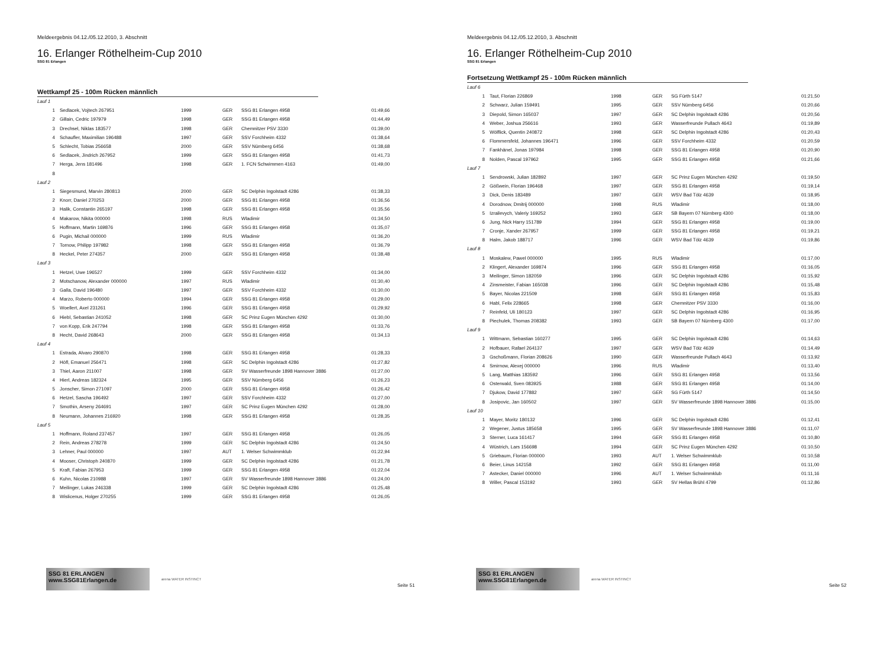Meldeergebnis 04.12./05.12.2010, 3. Abschnitt
16. Erlanger Röthelheim-Cup 2010
SSG 81 Erlangen
Wettkampf 25 - 100m Rücken männlich
| Lauf 1 | | | | | |
| 1 | Sedlacek, Vojtech 267951 | 1999 | GER | SSG 81 Erlangen 4958 | 01:49,66 |
| 2 | Gillain, Cedric 197979 | 1998 | GER | SSG 81 Erlangen 4958 | 01:44,49 |
| 3 | Drechsel, Niklas 183577 | 1998 | GER | Chemnitzer PSV 3330 | 01:39,00 |
| 4 | Schaufler, Maximilian 196488 | 1997 | GER | SSV Forchheim 4332 | 01:38,64 |
| 5 | Schlecht, Tobias 256658 | 2000 | GER | SSV Nürnberg 6456 | 01:38,68 |
| 6 | Sedlacek, Jindrich 267952 | 1999 | GER | SSG 81 Erlangen 4958 | 01:41,73 |
| 7 | Herga, Jens 181496 | 1998 | GER | 1. FCN Schwimmen 4163 | 01:49,00 |
| 8 | | | | | |
| Lauf 2 | | | | | |
| 1 | Siegesmund, Marvin 280813 | 2000 | GER | SC Delphin Ingolstadt 4286 | 01:38,33 |
| 2 | Knorr, Daniel 270253 | 2000 | GER | SSG 81 Erlangen 4958 | 01:36,56 |
| 3 | Halik, Constantin 265197 | 1998 | GER | SSG 81 Erlangen 4958 | 01:35,56 |
| 4 | Makarow, Nikita 000000 | 1998 | RUS | Wladimir | 01:34,50 |
| 5 | Hoffmann, Martin 169876 | 1996 | GER | SSG 81 Erlangen 4958 | 01:35,07 |
| 6 | Pugin, Michail 000000 | 1999 | RUS | Wladimir | 01:36,20 |
| 7 | Tornow, Philipp 197982 | 1998 | GER | SSG 81 Erlangen 4958 | 01:36,79 |
| 8 | Heckel, Peter 274357 | 2000 | GER | SSG 81 Erlangen 4958 | 01:38,48 |
| Lauf 3 | | | | | |
| 1 | Hetzel, Uwe 196527 | 1999 | GER | SSV Forchheim 4332 | 01:34,00 |
| 2 | Motschanow, Alexander 000000 | 1997 | RUS | Wladimir | 01:30,40 |
| 3 | Galla, David 196480 | 1997 | GER | SSV Forchheim 4332 | 01:30,00 |
| 4 | Marzo, Roberto 000000 | 1994 | GER | SSG 81 Erlangen 4958 | 01:29,00 |
| 5 | Woellert, Axel 231261 | 1996 | GER | SSG 81 Erlangen 4958 | 01:29,92 |
| 6 | Hiebl, Sebastian 241052 | 1998 | GER | SC Prinz Eugen München 4292 | 01:30,00 |
| 7 | von Kopp, Erik 247794 | 1998 | GER | SSG 81 Erlangen 4958 | 01:33,76 |
| 8 | Hecht, David 268643 | 2000 | GER | SSG 81 Erlangen 4958 | 01:34,13 |
| Lauf 4 | | | | | |
| 1 | Estrada, Alvaro 290870 | 1998 | GER | SSG 81 Erlangen 4958 | 01:28,33 |
| 2 | Höfl, Emanuel 256471 | 1998 | GER | SC Delphin Ingolstadt 4286 | 01:27,82 |
| 3 | Thiel, Aaron 211007 | 1998 | GER | SV Wasserfreunde 1898 Hannover 3886 | 01:27,00 |
| 4 | Hierl, Andreas 182324 | 1995 | GER | SSV Nürnberg 6456 | 01:26,23 |
| 5 | Jonscher, Simon 271097 | 2000 | GER | SSG 81 Erlangen 4958 | 01:26,42 |
| 6 | Hetzel, Sascha 196492 | 1997 | GER | SSV Forchheim 4332 | 01:27,00 |
| 7 | Smothin, Arseny 264691 | 1997 | GER | SC Prinz Eugen München 4292 | 01:28,00 |
| 8 | Neumann, Johannes 216920 | 1998 | GER | SSG 81 Erlangen 4958 | 01:28,35 |
| Lauf 5 | | | | | |
| 1 | Hoffmann, Roland 237457 | 1997 | GER | SSG 81 Erlangen 4958 | 01:26,05 |
| 2 | Rein, Andreas 278278 | 1999 | GER | SC Delphin Ingolstadt 4286 | 01:24,50 |
| 3 | Lehner, Paul 000000 | 1997 | AUT | 1. Welser Schwimmklub | 01:22,94 |
| 4 | Mooser, Christoph 240870 | 1999 | GER | SC Delphin Ingolstadt 4286 | 01:21,78 |
| 5 | Kraft, Fabian 267953 | 1999 | GER | SSG 81 Erlangen 4958 | 01:22,04 |
| 6 | Kuhn, Nicolas 210988 | 1997 | GER | SV Wasserfreunde 1898 Hannover 3886 | 01:24,00 |
| 7 | Meilinger, Lukas 246338 | 1999 | GER | SC Delphin Ingolstadt 4286 | 01:25,48 |
| 8 | Wislicenus, Holger 270255 | 1999 | GER | SSG 81 Erlangen 4958 | 01:26,05 |
SSG 81 ERLANGEN www.SSG81Erlangen.de
arena WATER INSTINCT
Seite 51
Meldeergebnis 04.12./05.12.2010, 3. Abschnitt
16. Erlanger Röthelheim-Cup 2010
SSG 81 Erlangen
Fortsetzung Wettkampf 25 - 100m Rücken männlich
| Lauf 6 | | | | | |
| 1 | Taut, Florian 226869 | 1998 | GER | SG Fürth 5147 | 01:21,50 |
| 2 | Schwarz, Julian 159491 | 1995 | GER | SSV Nürnberg 6456 | 01:20,66 |
| 3 | Diepold, Simon 165037 | 1997 | GER | SC Delphin Ingolstadt 4286 | 01:20,56 |
| 4 | Weber, Joshua 256616 | 1993 | GER | Wasserfreunde Pullach 4643 | 01:19,89 |
| 5 | Wölflick, Quentin 240872 | 1998 | GER | SC Delphin Ingolstadt 4286 | 01:20,43 |
| 6 | Flommersfeld, Johannes 196471 | 1996 | GER | SSV Forchheim 4332 | 01:20,59 |
| 7 | Fankhänel, Jonas 197984 | 1998 | GER | SSG 81 Erlangen 4958 | 01:20,90 |
| 8 | Nolden, Pascal 197962 | 1995 | GER | SSG 81 Erlangen 4958 | 01:21,66 |
| Lauf 7 | | | | | |
| 1 | Sendrowski, Julian 182892 | 1997 | GER | SC Prinz Eugen München 4292 | 01:19,50 |
| 2 | Gößwein, Florian 196468 | 1997 | GER | SSG 81 Erlangen 4958 | 01:19,14 |
| 3 | Dick, Denis 183489 | 1997 | GER | WSV Bad Tölz 4639 | 01:18,95 |
| 4 | Dorodnow, Dmitrij 000000 | 1998 | RUS | Wladimir | 01:18,00 |
| 5 | Izrailevych, Valeriy 169252 | 1993 | GER | SB Bayern 07 Nürnberg 4300 | 01:18,00 |
| 6 | Jung, Nick Harry 151789 | 1994 | GER | SSG 81 Erlangen 4958 | 01:19,00 |
| 7 | Cronje, Xander 267957 | 1999 | GER | SSG 81 Erlangen 4958 | 01:19,21 |
| 8 | Halm, Jakob 188717 | 1996 | GER | WSV Bad Tölz 4639 | 01:19,86 |
| Lauf 8 | | | | | |
| 1 | Moskalew, Pawel 000000 | 1995 | RUS | Wladimir | 01:17,00 |
| 2 | Klingert, Alexander 169874 | 1996 | GER | SSG 81 Erlangen 4958 | 01:16,05 |
| 3 | Meilinger, Simon 182059 | 1996 | GER | SC Delphin Ingolstadt 4286 | 01:15,92 |
| 4 | Zinsmeister, Fabian 165038 | 1996 | GER | SC Delphin Ingolstadt 4286 | 01:15,48 |
| 5 | Bayer, Nicolas 221509 | 1998 | GER | SSG 81 Erlangen 4958 | 01:15,83 |
| 6 | Habl, Felix 228665 | 1998 | GER | Chemnitzer PSV 3330 | 01:16,00 |
| 7 | Reinfeld, Uli 180123 | 1997 | GER | SC Delphin Ingolstadt 4286 | 01:16,95 |
| 8 | Piechulek, Thomas 208382 | 1993 | GER | SB Bayern 07 Nürnberg 4300 | 01:17,00 |
| Lauf 9 | | | | | |
| 1 | Wittmann, Sebastian 160277 | 1995 | GER | SC Delphin Ingolstadt 4286 | 01:14,63 |
| 2 | Hofbauer, Rafael 264137 | 1997 | GER | WSV Bad Tölz 4639 | 01:14,49 |
| 3 | Gschoßmann, Florian 208626 | 1990 | GER | Wasserfreunde Pullach 4643 | 01:13,92 |
| 4 | Smirnow, Alexej 000000 | 1996 | RUS | Wladimir | 01:13,40 |
| 5 | Lang, Matthias 183592 | 1996 | GER | SSG 81 Erlangen 4958 | 01:13,56 |
| 6 | Osterwald, Sven 083925 | 1988 | GER | SSG 81 Erlangen 4958 | 01:14,00 |
| 7 | Djukow, David 177882 | 1997 | GER | SG Fürth 5147 | 01:14,50 |
| 8 | Josipovic, Jan 160502 | 1997 | GER | SV Wasserfreunde 1898 Hannover 3886 | 01:15,00 |
| Lauf 10 | | | | | |
| 1 | Mayer, Moritz 180132 | 1996 | GER | SC Delphin Ingolstadt 4286 | 01:12,41 |
| 2 | Wegener, Justus 185658 | 1995 | GER | SV Wasserfreunde 1898 Hannover 3886 | 01:11,07 |
| 3 | Sterner, Luca 161417 | 1994 | GER | SSG 81 Erlangen 4958 | 01:10,80 |
| 4 | Wüstrich, Lars 156698 | 1994 | GER | SC Prinz Eugen München 4292 | 01:10,50 |
| 5 | Griebaum, Florian 000000 | 1993 | AUT | 1. Welser Schwimmklub | 01:10,58 |
| 6 | Beier, Linus 142158 | 1992 | GER | SSG 81 Erlangen 4958 | 01:11,00 |
| 7 | Astecker, Daniel 000000 | 1996 | AUT | 1. Welser Schwimmklub | 01:11,16 |
| 8 | Willer, Pascal 153192 | 1993 | GER | SV Hellas Brühl 4799 | 01:12,86 |
SSG 81 ERLANGEN www.SSG81Erlangen.de
arena WATER INSTINCT
Seite 52